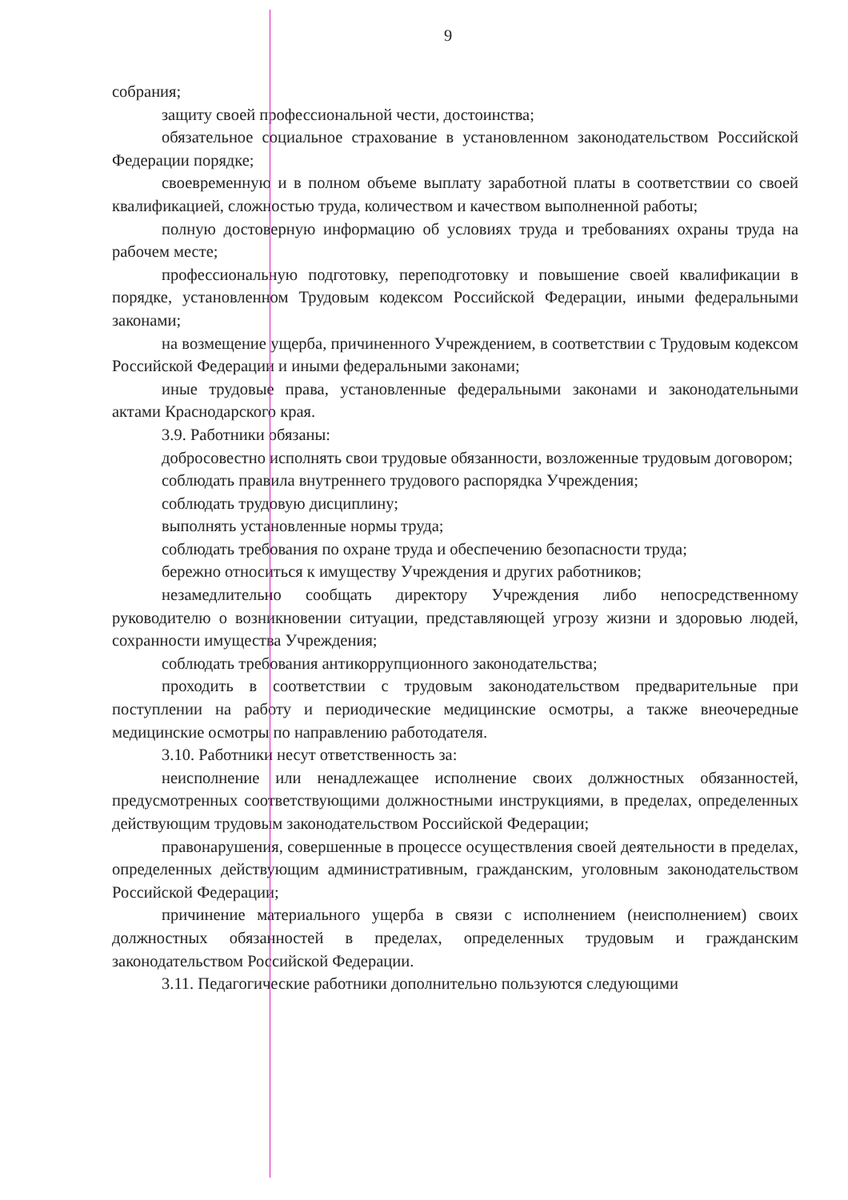9
собрания;
защиту своей профессиональной чести, достоинства;
обязательное социальное страхование в установленном законодательством Российской Федерации порядке;
своевременную и в полном объеме выплату заработной платы в соответствии со своей квалификацией, сложностью труда, количеством и качеством выполненной работы;
полную достоверную информацию об условиях труда и требованиях охраны труда на рабочем месте;
профессиональную подготовку, переподготовку и повышение своей квалификации в порядке, установленном Трудовым кодексом Российской Федерации, иными федеральными законами;
на возмещение ущерба, причиненного Учреждением, в соответствии с Трудовым кодексом Российской Федерации и иными федеральными законами;
иные трудовые права, установленные федеральными законами и законодательными актами Краснодарского края.
3.9. Работники обязаны:
добросовестно исполнять свои трудовые обязанности, возложенные трудовым договором;
соблюдать правила внутреннего трудового распорядка Учреждения;
соблюдать трудовую дисциплину;
выполнять установленные нормы труда;
соблюдать требования по охране труда и обеспечению безопасности труда;
бережно относиться к имуществу Учреждения и других работников;
незамедлительно сообщать директору Учреждения либо непосредственному руководителю о возникновении ситуации, представляющей угрозу жизни и здоровью людей, сохранности имущества Учреждения;
соблюдать требования антикоррупционного законодательства;
проходить в соответствии с трудовым законодательством предварительные при поступлении на работу и периодические медицинские осмотры, а также внеочередные медицинские осмотры по направлению работодателя.
3.10. Работники несут ответственность за:
неисполнение или ненадлежащее исполнение своих должностных обязанностей, предусмотренных соответствующими должностными инструкциями, в пределах, определенных действующим трудовым законодательством Российской Федерации;
правонарушения, совершенные в процессе осуществления своей деятельности в пределах, определенных действующим административным, гражданским, уголовным законодательством Российской Федерации;
причинение материального ущерба в связи с исполнением (неисполнением) своих должностных обязанностей в пределах, определенных трудовым и гражданским законодательством Российской Федерации.
3.11. Педагогические работники дополнительно пользуются следующими